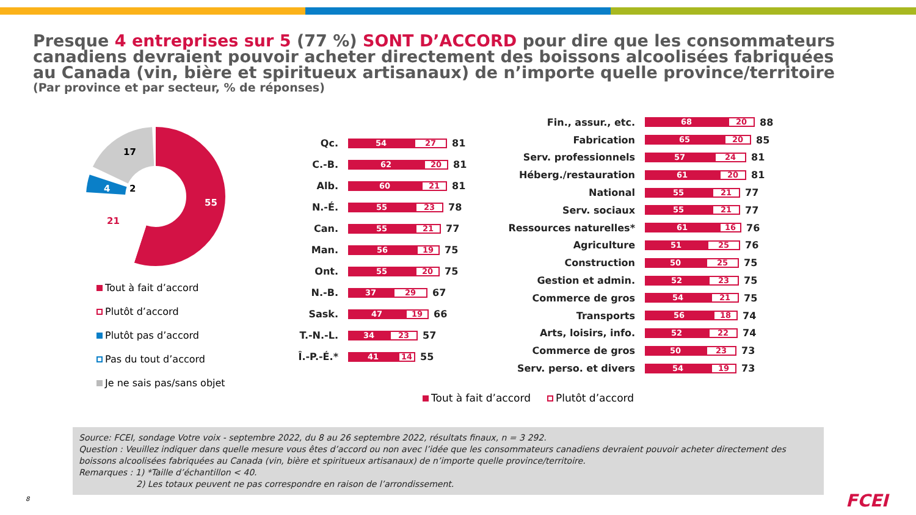Presque 4 entreprises sur 5 (77 %) SONT D’ACCORD pour dire que les consommateurs canadiens devraient pouvoir acheter directement des boissons alcoolisées fabriquées au Canada (vin, bière et spiritueux artisanaux) de n’importe quelle province/territoire
(Par province et par secteur, % de réponses)
55
21
4
2
17
Tout à fait d’accord
Plutôt d’accord
Plutôt pas d’accord
Pas du tout d’accord
Je ne sais pas/sans objet
Qc.
54
27
81
C.-B.
62
20
81
Alb.
60
21
81
N.-É.
55
23
78
Can.
55
21
77
Man.
56
19
75
Ont.
55
20
75
N.-B.
37
29
67
Sask.
47
19
66
T.-N.-L.
34
23
57
Î.-P.-É.*
41
14
55
Fin., assur., etc.
68
20
88
Fabrication
65
20
85
Serv. professionnels
57
24
81
Héberg./restauration
61
20
81
National
55
21
77
Serv. sociaux
55
21
77
Ressources naturelles*
61
16
76
Agriculture
51
25
76
Construction
50
25
75
Gestion et admin.
52
23
75
Commerce de gros
54
21
75
Transports
56
18
74
Arts, loisirs, info.
52
22
74
Commerce de gros
50
23
73
Serv. perso. et divers
54
19
73
Tout à fait d’accord Plutôt d’accord
Source: FCEI, sondage Votre voix - septembre 2022, du 8 au 26 septembre 2022, résultats finaux, n = 3 292.
Question : Veuillez indiquer dans quelle mesure vous êtes d’accord ou non avec l’idée que les consommateurs canadiens devraient pouvoir acheter directement des boissons alcoolisées fabriquées au Canada (vin, bière et spiritueux artisanaux) de n’importe quelle province/territoire.
Remarques : 1) *Taille d’échantillon < 40.
2) Les totaux peuvent ne pas correspondre en raison de l’arrondissement.
8 FCEI